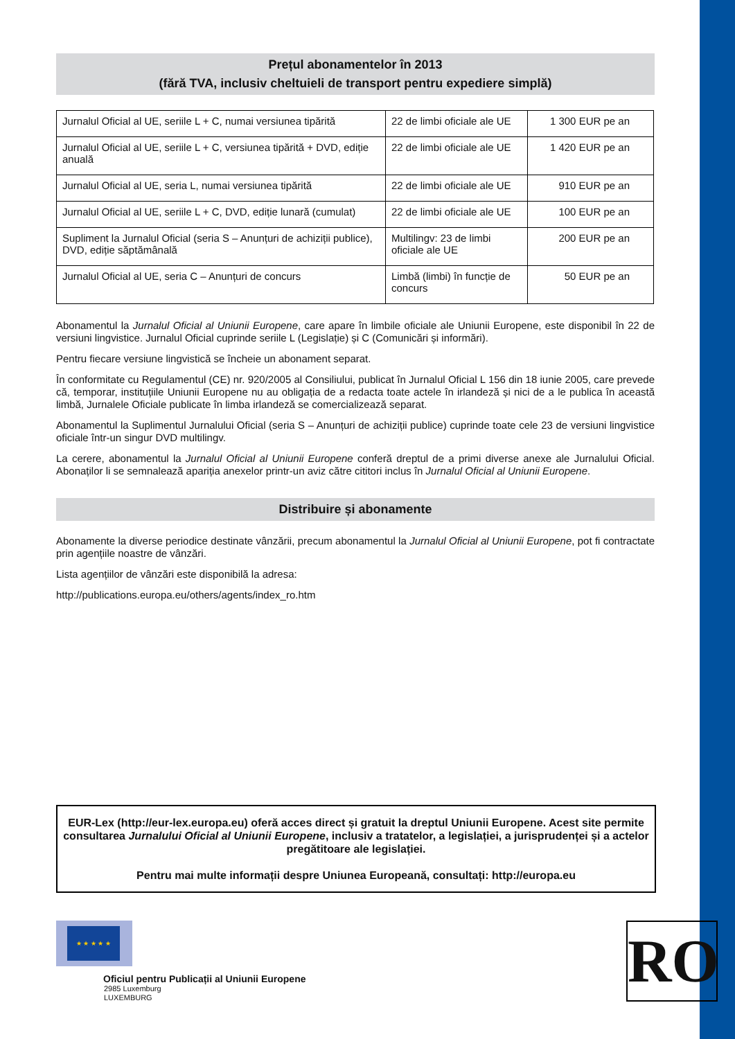Prețul abonamentelor în 2013
(fără TVA, inclusiv cheltuieli de transport pentru expediere simplă)
| Jurnalul Oficial al UE, seriile L + C, numai versiunea tipărită | 22 de limbi oficiale ale UE | 1 300 EUR pe an |
| Jurnalul Oficial al UE, seriile L + C, versiunea tipărită + DVD, ediție anuală | 22 de limbi oficiale ale UE | 1 420 EUR pe an |
| Jurnalul Oficial al UE, seria L, numai versiunea tipărită | 22 de limbi oficiale ale UE | 910 EUR pe an |
| Jurnalul Oficial al UE, seriile L + C, DVD, ediție lunară (cumulat) | 22 de limbi oficiale ale UE | 100 EUR pe an |
| Supliment la Jurnalul Oficial (seria S – Anunțuri de achiziții publice), DVD, ediție săptămânală | Multilingv: 23 de limbi oficiale ale UE | 200 EUR pe an |
| Jurnalul Oficial al UE, seria C – Anunțuri de concurs | Limbă (limbi) în funcție de concurs | 50 EUR pe an |
Abonamentul la Jurnalul Oficial al Uniunii Europene, care apare în limbile oficiale ale Uniunii Europene, este disponibil în 22 de versiuni lingvistice. Jurnalul Oficial cuprinde seriile L (Legislație) și C (Comunicări și informări).
Pentru fiecare versiune lingvistică se încheie un abonament separat.
În conformitate cu Regulamentul (CE) nr. 920/2005 al Consiliului, publicat în Jurnalul Oficial L 156 din 18 iunie 2005, care prevede că, temporar, instituțiile Uniunii Europene nu au obligația de a redacta toate actele în irlandeză și nici de a le publica în această limbă, Jurnalele Oficiale publicate în limba irlandeză se comercializează separat.
Abonamentul la Suplimentul Jurnalului Oficial (seria S – Anunțuri de achiziții publice) cuprinde toate cele 23 de versiuni lingvistice oficiale într-un singur DVD multilingv.
La cerere, abonamentul la Jurnalul Oficial al Uniunii Europene conferă dreptul de a primi diverse anexe ale Jurnalului Oficial. Abonaților li se semnalează apariția anexelor printr-un aviz către cititori inclus în Jurnalul Oficial al Uniunii Europene.
Distribuire și abonamente
Abonamente la diverse periodice destinate vânzării, precum abonamentul la Jurnalul Oficial al Uniunii Europene, pot fi contractate prin agențiile noastre de vânzări.
Lista agențiilor de vânzări este disponibilă la adresa:
http://publications.europa.eu/others/agents/index_ro.htm
EUR-Lex (http://eur-lex.europa.eu) oferă acces direct și gratuit la dreptul Uniunii Europene. Acest site permite consultarea Jurnalului Oficial al Uniunii Europene, inclusiv a tratatelor, a legislației, a jurisprudenței și a actelor pregătitoare ale legislației.
Pentru mai multe informații despre Uniunea Europeană, consultați: http://europa.eu
★ ★ ★ ★ ★
Oficiul pentru Publicații al Uniunii Europene
2985 Luxemburg
LUXEMBURG
RO